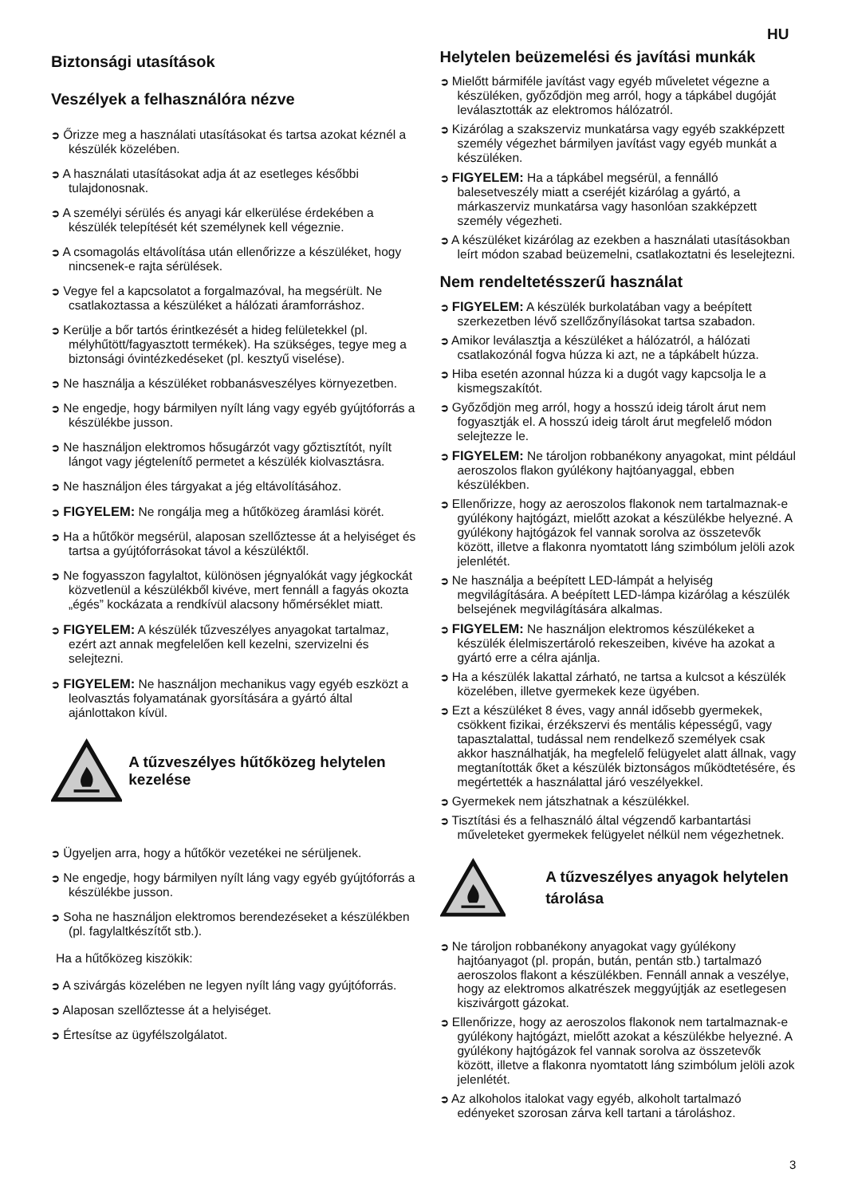HU
Biztonsági utasítások
Veszélyek a felhasználóra nézve
➲ Őrizze meg a használati utasításokat és tartsa azokat kéznél a készülék közelében.
➲ A használati utasításokat adja át az esetleges későbbi tulajdonosnak.
➲ A személyi sérülés és anyagi kár elkerülése érdekében a készülék telepítését két személynek kell végeznie.
➲ A csomagolás eltávolítása után ellenőrizze a készüléket, hogy nincsenek-e rajta sérülések.
➲ Vegye fel a kapcsolatot a forgalmazóval, ha megsérült. Ne csatlakoztassa a készüléket a hálózati áramforráshoz.
➲ Kerülje a bőr tartós érintkezését a hideg felületekkel (pl. mélyhűtött/fagyasztott termékek). Ha szükséges, tegye meg a biztonsági óvintézkedéseket (pl. kesztyű viselése).
➲ Ne használja a készüléket robbanásveszélyes környezetben.
➲ Ne engedje, hogy bármilyen nyílt láng vagy egyéb gyújtóforrás a készülékbe jusson.
➲ Ne használjon elektromos hősugárzót vagy gőztisztítót, nyílt lángot vagy jégtelenítő permetet a készülék kiolvasztásra.
➲ Ne használjon éles tárgyakat a jég eltávolításához.
➲ FIGYELEM: Ne rongálja meg a hűtőközeg áramlási körét.
➲ Ha a hűtőkör megsérül, alaposan szellőztesse át a helyiséget és tartsa a gyújtóforrásokat távol a készüléktől.
➲ Ne fogyasszon fagylaltot, különösen jégnyalókát vagy jégkockát közvetlenül a készülékből kivéve, mert fennáll a fagyás okozta „égés” kockázata a rendkívül alacsony hőmérséklet miatt.
➲ FIGYELEM: A készülék tűzveszélyes anyagokat tartalmaz, ezért azt annak megfelelően kell kezelni, szervizelni és selejtezni.
➲ FIGYELEM: Ne használjon mechanikus vagy egyéb eszközt a leolvasztás folyamatának gyorsítására a gyártó által ajánlottakon kívül.
A tűzveszélyes hűtőközeg helytelen kezelése
➲ Ügyeljen arra, hogy a hűtőkör vezetékei ne sérüljenek.
➲ Ne engedje, hogy bármilyen nyílt láng vagy egyéb gyújtóforrás a készülékbe jusson.
➲ Soha ne használjon elektromos berendezéseket a készülékben (pl. fagylaltkészítőt stb.).
Ha a hűtőközeg kiszökik:
➲ A szivárgás közelében ne legyen nyílt láng vagy gyújtóforrás.
➲ Alaposan szellőztesse át a helyiséget.
➲ Értesítse az ügyfélszolgálatot.
Helytelen beüzemelési és javítási munkák
➲ Mielőtt bármiféle javítást vagy egyéb műveletet végezne a készüléken, győződjön meg arról, hogy a tápkábel dugóját leválasztották az elektromos hálózatról.
➲ Kizárólag a szakszerviz munkatársa vagy egyéb szakképzett személy végezhet bármilyen javítást vagy egyéb munkát a készüléken.
➲ FIGYELEM: Ha a tápkábel megsérül, a fennálló balesetveszély miatt a cseréjét kizárólag a gyártó, a márkaszerviz munkatársa vagy hasonlóan szakképzett személy végezheti.
➲ A készüléket kizárólag az ezekben a használati utasításokban leírt módon szabad beüzemelni, csatlakoztatni és leselejtezni.
Nem rendeltetésszerű használat
➲ FIGYELEM: A készülék burkolatában vagy a beépített szerkezetben lévő szellőzőnyílásokat tartsa szabadon.
➲ Amikor leválasztja a készüléket a hálózatról, a hálózati csatlakozónál fogva húzza ki azt, ne a tápkábelt húzza.
➲ Hiba esetén azonnal húzza ki a dugót vagy kapcsolja le a kismegszakítót.
➲ Győződjön meg arról, hogy a hosszú ideig tárolt árut nem fogyasztják el. A hosszú ideig tárolt árut megfelelő módon selejtezze le.
➲ FIGYELEM: Ne tároljon robbanékony anyagokat, mint például aeroszolos flakon gyúlékony hajtóanyaggal, ebben készülékben.
➲ Ellenőrizze, hogy az aeroszolos flakonok nem tartalmaznak-e gyúlékony hajtógázt, mielőtt azokat a készülékbe helyezné. A gyúlékony hajtógázok fel vannak sorolva az összetevők között, illetve a flakonra nyomtatott láng szimbólum jelöli azok jelenlétét.
➲ Ne használja a beépített LED-lámpát a helyiség megvilágítására. A beépített LED-lámpa kizárólag a készülék belsejének megvilágítására alkalmas.
➲ FIGYELEM: Ne használjon elektromos készülékeket a készülék élelmiszertároló rekeszeiben, kivéve ha azokat a gyártó erre a célra ajánlja.
➲ Ha a készülék lakattal zárható, ne tartsa a kulcsot a készülék közelében, illetve gyermekek keze ügyében.
➲ Ezt a készüléket 8 éves, vagy annál idősebb gyermekek, csökkent fizikai, érzékszervi és mentális képességű, vagy tapasztalattal, tudással nem rendelkező személyek csak akkor használhatják, ha megfelelő felügyelet alatt állnak, vagy megtanították őket a készülék biztonságos működtetésére, és megértették a használattal járó veszélyekkel.
➲ Gyermekek nem játszhatnak a készülékkel.
➲ Tisztítási és a felhasználó által végzendő karbantartási műveleteket gyermekek felügyelet nélkül nem végezhetnek.
A tűzveszélyes anyagok helytelen tárolása
➲ Ne tároljon robbanékony anyagokat vagy gyúlékony hajtóanyagot (pl. propán, bután, pentán stb.) tartalmazó aeroszolos flakont a készülékben. Fennáll annak a veszélye, hogy az elektromos alkatrészek meggyújtják az esetlegesen kiszivárgott gázokat.
➲ Ellenőrizze, hogy az aeroszolos flakonok nem tartalmaznak-e gyúlékony hajtógázt, mielőtt azokat a készülékbe helyezné. A gyúlékony hajtógázok fel vannak sorolva az összetevők között, illetve a flakonra nyomtatott láng szimbólum jelöli azok jelenlétét.
➲ Az alkoholos italokat vagy egyéb, alkoholt tartalmazó edényeket szorosan zárva kell tartani a tároláshoz.
3